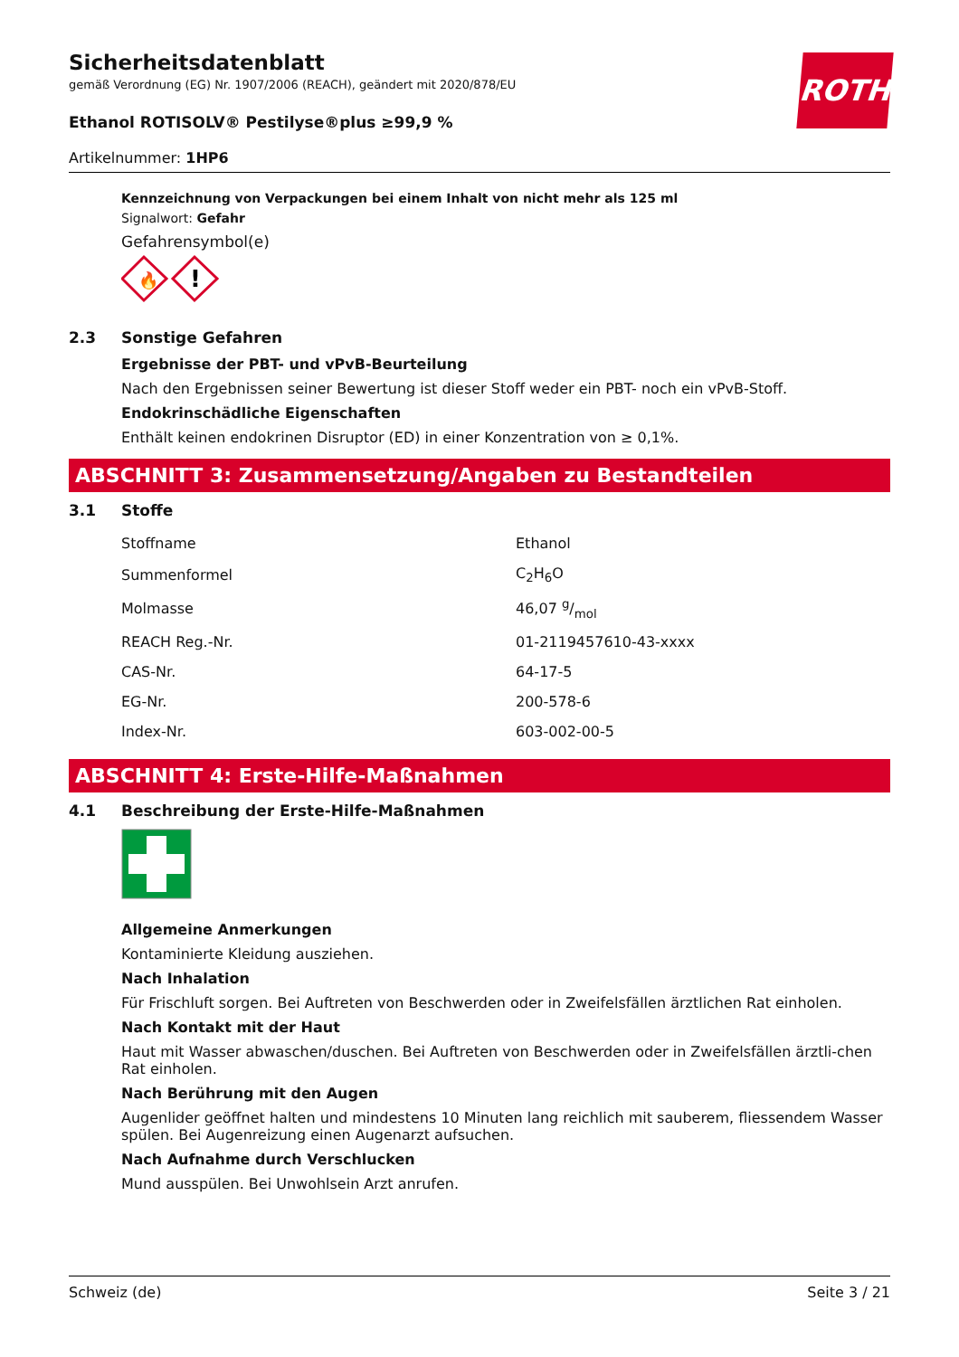ROTH
Sicherheitsdatenblatt
gemäß Verordnung (EG) Nr. 1907/2006 (REACH), geändert mit 2020/878/EU
Ethanol ROTISOLV® Pestilyse®plus ≥99,9 %
Artikelnummer: 1HP6
Kennzeichnung von Verpackungen bei einem Inhalt von nicht mehr als 125 ml
Signalwort: Gefahr
Gefahrensymbol(e)
🔥
!
2.3 Sonstige Gefahren
Ergebnisse der PBT- und vPvB-Beurteilung
Nach den Ergebnissen seiner Bewertung ist dieser Stoff weder ein PBT- noch ein vPvB-Stoff.
Endokrinschädliche Eigenschaften
Enthält keinen endokrinen Disruptor (ED) in einer Konzentration von ≥ 0,1%.
ABSCHNITT 3: Zusammensetzung/Angaben zu Bestandteilen
3.1 Stoffe
| Stoffname | Ethanol |
| Summenformel | C<sub>2</sub>H<sub>6</sub>O |
| Molmasse | 46,07 g/mol |
| REACH Reg.-Nr. | 01-2119457610-43-xxxx |
| CAS-Nr. | 64-17-5 |
| EG-Nr. | 200-578-6 |
| Index-Nr. | 603-002-00-5 |
ABSCHNITT 4: Erste-Hilfe-Maßnahmen
4.1 Beschreibung der Erste-Hilfe-Maßnahmen
Allgemeine Anmerkungen
Kontaminierte Kleidung ausziehen.
Nach Inhalation
Für Frischluft sorgen. Bei Auftreten von Beschwerden oder in Zweifelsfällen ärztlichen Rat einholen.
Nach Kontakt mit der Haut
Haut mit Wasser abwaschen/duschen. Bei Auftreten von Beschwerden oder in Zweifelsfällen ärztli-chen Rat einholen.
Nach Berührung mit den Augen
Augenlider geöffnet halten und mindestens 10 Minuten lang reichlich mit sauberem, fliessendem Wasser spülen. Bei Augenreizung einen Augenarzt aufsuchen.
Nach Aufnahme durch Verschlucken
Mund ausspülen. Bei Unwohlsein Arzt anrufen.
Schweiz (de) Seite 3 / 21